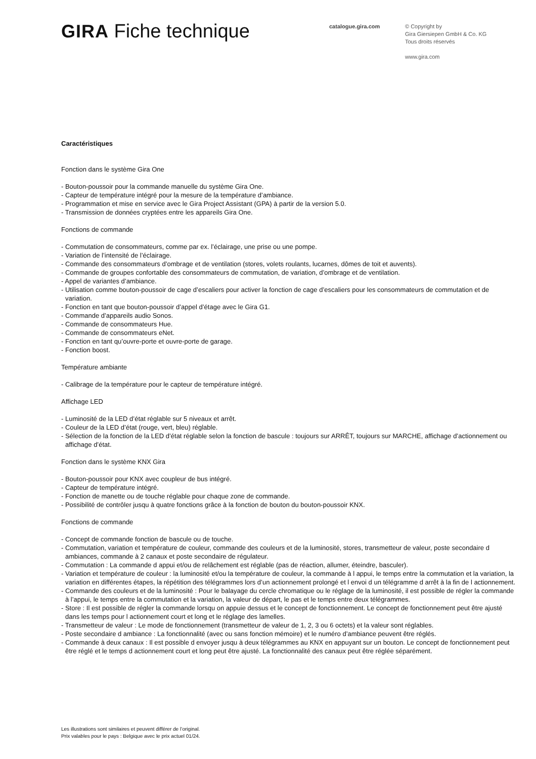GIRA Fiche technique
catalogue.gira.com
© Copyright by
Gira Giersiepen GmbH & Co. KG
Tous droits réservés
www.gira.com
Caractéristiques
Fonction dans le système Gira One
- Bouton-poussoir pour la commande manuelle du système Gira One.
- Capteur de température intégré pour la mesure de la température d’ambiance.
- Programmation et mise en service avec le Gira Project Assistant (GPA) à partir de la version 5.0.
- Transmission de données cryptées entre les appareils Gira One.
Fonctions de commande
- Commutation de consommateurs, comme par ex. l’éclairage, une prise ou une pompe.
- Variation de l’intensité de l’éclairage.
- Commande des consommateurs d’ombrage et de ventilation (stores, volets roulants, lucarnes, dômes de toit et auvents).
- Commande de groupes confortable des consommateurs de commutation, de variation, d’ombrage et de ventilation.
- Appel de variantes d’ambiance.
- Utilisation comme bouton-poussoir de cage d’escaliers pour activer la fonction de cage d’escaliers pour les consommateurs de commutation et de variation.
- Fonction en tant que bouton-poussoir d’appel d’étage avec le Gira G1.
- Commande d’appareils audio Sonos.
- Commande de consommateurs Hue.
- Commande de consommateurs eNet.
- Fonction en tant qu’ouvre-porte et ouvre-porte de garage.
- Fonction boost.
Température ambiante
- Calibrage de la température pour le capteur de température intégré.
Affichage LED
- Luminosité de la LED d’état réglable sur 5 niveaux et arrêt.
- Couleur de la LED d’état (rouge, vert, bleu) réglable.
- Sélection de la fonction de la LED d’état réglable selon la fonction de bascule : toujours sur ARRÊT, toujours sur MARCHE, affichage d’actionnement ou affichage d’état.
Fonction dans le système KNX Gira
- Bouton-poussoir pour KNX avec coupleur de bus intégré.
- Capteur de température intégré.
- Fonction de manette ou de touche réglable pour chaque zone de commande.
- Possibilité de contrôler jusqu à quatre fonctions grâce à la fonction de bouton du bouton-poussoir KNX.
Fonctions de commande
- Concept de commande fonction de bascule ou de touche.
- Commutation, variation et température de couleur, commande des couleurs et de la luminosité, stores, transmetteur de valeur, poste secondaire d ambiances, commande à 2 canaux et poste secondaire de régulateur.
- Commutation : La commande d appui et/ou de relâchement est réglable (pas de réaction, allumer, éteindre, basculer).
- Variation et température de couleur : la luminosité et/ou la température de couleur, la commande à l appui, le temps entre la commutation et la variation, la variation en différentes étapes, la répétition des télégrammes lors d’un actionnement prolongé et l envoi d un télégramme d arrêt à la fin de l actionnement.
- Commande des couleurs et de la luminosité : Pour le balayage du cercle chromatique ou le réglage de la luminosité, il est possible de régler la commande à l’appui, le temps entre la commutation et la variation, la valeur de départ, le pas et le temps entre deux télégrammes.
- Store : Il est possible de régler la commande lorsqu on appuie dessus et le concept de fonctionnement. Le concept de fonctionnement peut être ajusté dans les temps pour l actionnement court et long et le réglage des lamelles.
- Transmetteur de valeur : Le mode de fonctionnement (transmetteur de valeur de 1, 2, 3 ou 6 octets) et la valeur sont réglables.
- Poste secondaire d ambiance : La fonctionnalité (avec ou sans fonction mémoire) et le numéro d’ambiance peuvent être réglés.
- Commande à deux canaux : Il est possible d envoyer jusqu à deux télégrammes au KNX en appuyant sur un bouton. Le concept de fonctionnement peut être réglé et le temps d actionnement court et long peut être ajusté. La fonctionnalité des canaux peut être réglée séparément.
Les illustrations sont similaires et peuvent différer de l’original.
Prix valables pour le pays : Belgique avec le prix actuel 01/24.